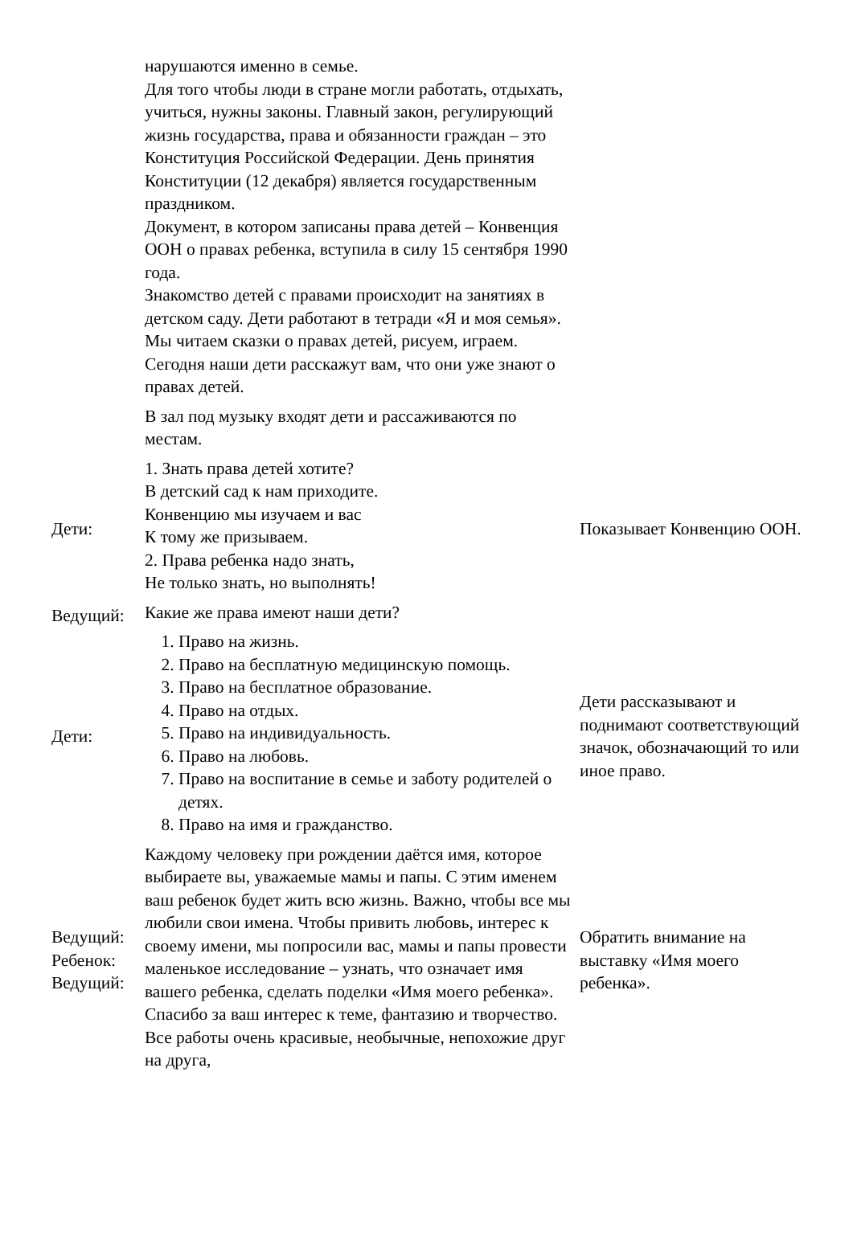| | нарушаются именно в семье. Для того чтобы люди в стране могли работать, отдыхать, учиться, нужны законы. Главный закон, регулирующий жизнь государства, права и обязанности граждан – это Конституция Российской Федерации. День принятия Конституции (12 декабря) является государственным праздником. Документ, в котором записаны права детей – Конвенция ООН о правах ребенка, вступила в силу 15 сентября 1990 года. Знакомство детей с правами происходит на занятиях в детском саду. Дети работают в тетради «Я и моя семья». Мы читаем сказки о правах детей, рисуем, играем. Сегодня наши дети расскажут вам, что они уже знают о правах детей. | |
| | В зал под музыку входят дети и рассаживаются по местам. | |
| Дети: | 1. Знать права детей хотите? В детский сад к нам приходите. Конвенцию мы изучаем и вас К тому же призываем. 2. Права ребенка надо знать, Не только знать, но выполнять! | Показывает Конвенцию ООН. |
| Ведущий: | Какие же права имеют наши дети? | |
| Дети: | 1. Право на жизнь. 2. Право на бесплатную медицинскую помощь. 3. Право на бесплатное образование. 4. Право на отдых. 5. Право на индивидуальность. 6. Право на любовь. 7. Право на воспитание в семье и заботу родителей о детях. 8. Право на имя и гражданство. | Дети рассказывают и поднимают соответствующий значок, обозначающий то или иное право. |
| Ведущий: Ребенок: Ведущий: | Каждому человеку при рождении даётся имя, которое выбираете вы, уважаемые мамы и папы. С этим именем ваш ребенок будет жить всю жизнь. Важно, чтобы все мы любили свои имена. Чтобы привить любовь, интерес к своему имени, мы попросили вас, мамы и папы провести маленькое исследование – узнать, что означает имя вашего ребенка, сделать поделки «Имя моего ребенка». Спасибо за ваш интерес к теме, фантазию и творчество. Все работы очень красивые, необычные, непохожие друг на друга, | Обратить внимание на выставку «Имя моего ребенка». |